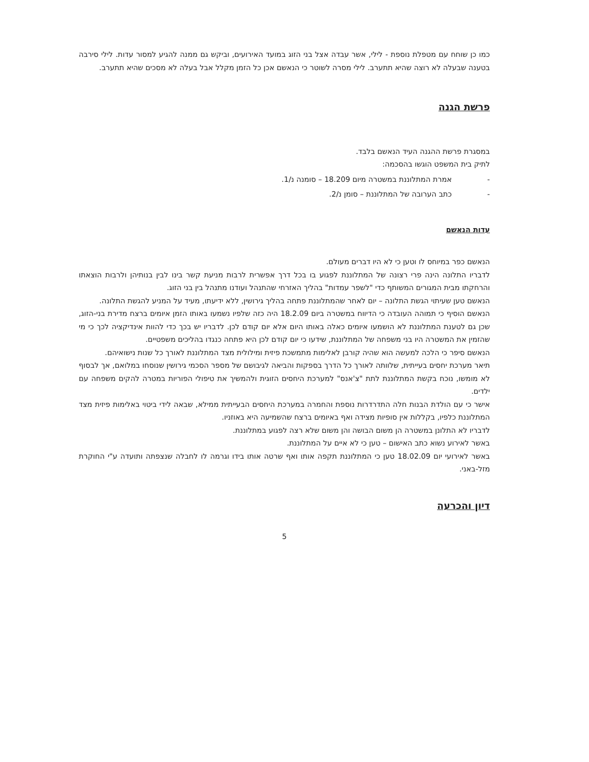כמו כן שוחח עם מטפלת נוספת - לילי, אשר עבדה אצל בני הזוג במועד האירועים, וביקש גם ממנה להגיע למסור עדות. לילי סירבה בטענה שבעלה לא רוצה שהיא תתערב. לילי מסרה לשוטר כי הנאשם אכן כל הזמן מקלל אבל בעלה לא מסכים שהיא תתערב.
פרשת הגנה
במסגרת פרשת ההגנה העיד הנאשם בלבד.
לתיק בית המשפט הוגשו בהסכמה:
- אמרת המתלוננת במשטרה מיום 18.209 – סומנה נ/1.
- כתב הערובה של המתלוננת – סומן נ/2.
עדות הנאשם
הנאשם כפר במיוחס לו וטען כי לא היו דברים מעולם.
לדבריו התלונה הינה פרי רצונה של המתלוננת לפגוע בו בכל דרך אפשרית לרבות מניעת קשר בינו לבין בנותיהן ולרבות הוצאתו והרחקתו מבית המגורים המשותף כדי "לשפר עמדות" בהליך האזרחי שהתנהל ועודנו מתנהל בין בני הזוג.
הנאשם טען שעיתוי הגשת התלונה – יום לאחר שהמתלוננת פתחה בהליך גירושין, ללא ידיעתו, מעיד על המניע להגשת התלונה.
הנאשם הוסיף כי תמוהה העובדה כי הדיווח במשטרה ביום 18.2.09 היה כזה שלפיו נשמעו באותו הזמן איומים ברצח מדירת בני-הזוג, שכן גם לטענת המתלוננת לא הושמעו איומים כאלה באותו היום אלא יום קודם לכן. לדבריו יש בכך כדי להוות אינדיקציה לכך כי מי שהזמין את המשטרה היו בני משפחה של המתלוננת, שידעו כי יום קודם לכן היא פתחה כנגדו בהליכים משפטיים.
הנאשם סיפר כי הלכה למעשה הוא שהיה קורבן לאלימות מתמשכת פיזית ומילולית מצד המתלוננת לאורך כל שנות נישואיהם.
תיאר מערכת יחסים בעייתית, שלוותה לאורך כל הדרך בספקות והביאה לגיבושם של מספר הסכמי גירושין שנוסחו במלואם, אך לבסוף לא מומשו, נוכח בקשת המתלוננת לתת "צ'אנס" למערכת היחסים הזוגית ולהמשיך את טיפולי הפוריות במטרה להקים משפחה עם ילדים.
אישר כי עם הולדת הבנות חלה התדרדרות נוספת והחמרה במערכת היחסים הבעייתית ממילא, שבאה לידי ביטוי באלימות פיזית מצד המתלוננת כלפיו, בקללות אין סופיות מצידה ואף באיומים ברצח שהשמיעה היא באוזניו.
לדבריו לא התלונן במשטרה הן משום הבושה והן משום שלא רצה לפגוע במתלוננת.
באשר לאירוע נשוא כתב האישום – טען כי לא איים על המתלוננת.
באשר לאירועי יום 18.02.09 טען כי המתלוננת תקפה אותו ואף שרטה אותו בידו וגרמה לו לחבלה שנצפתה ותועדה ע"י החוקרת מזל-באני.
דיון והכרעה
5